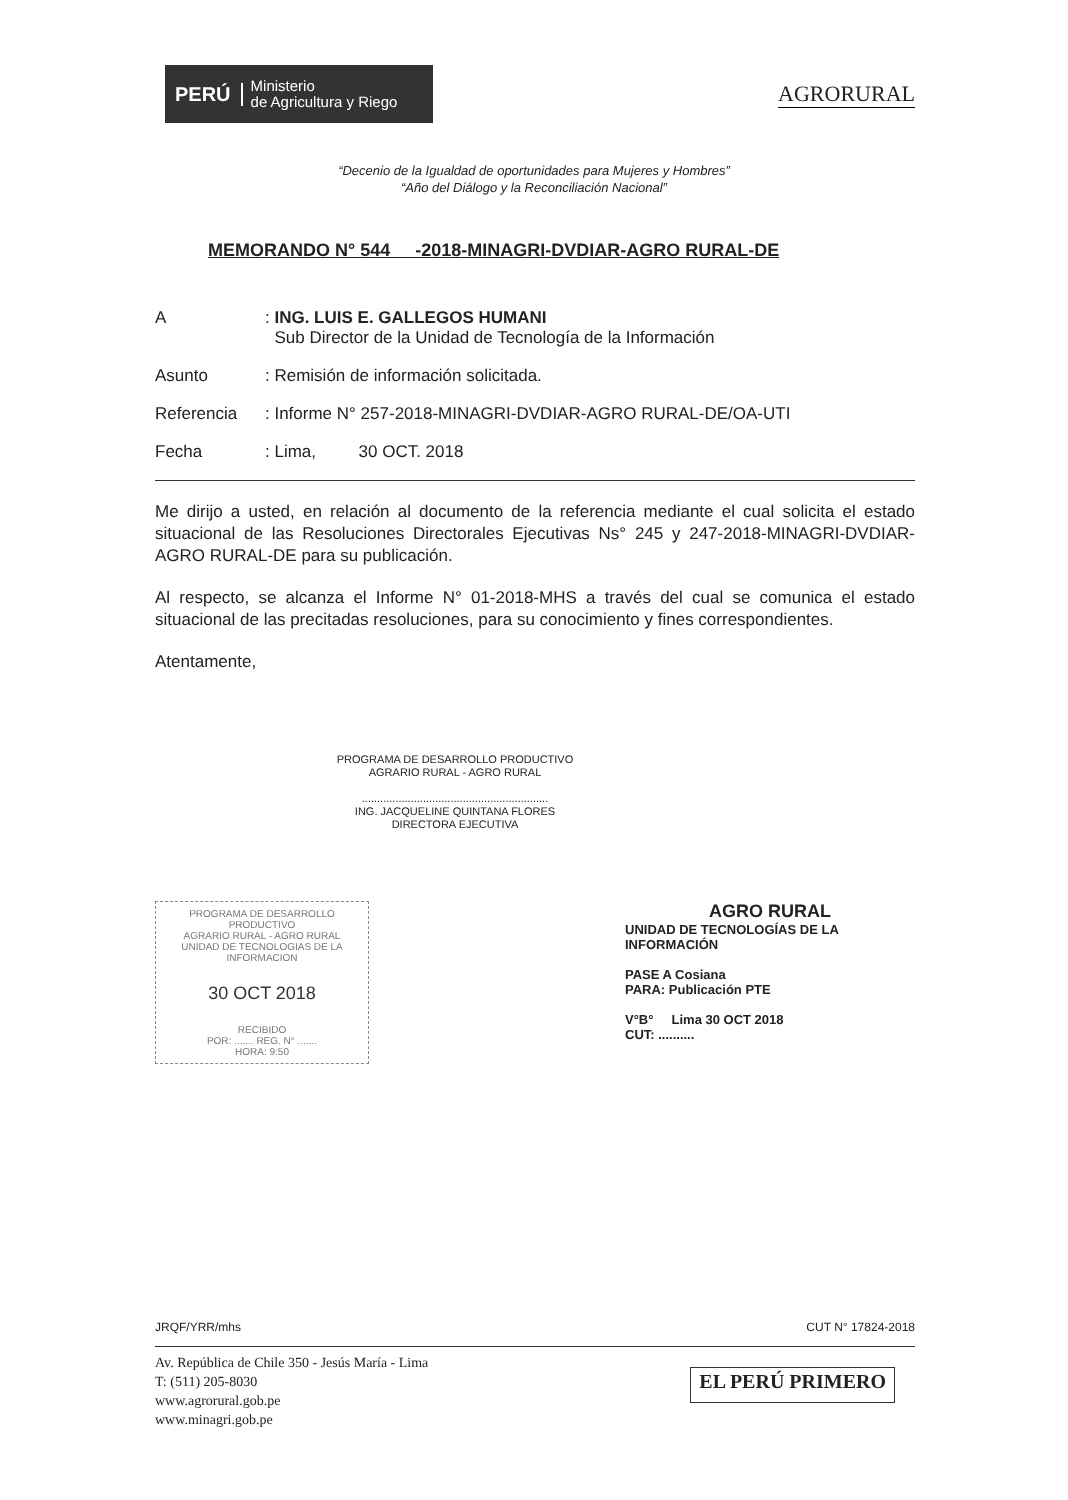PERÚ Ministerio
de Agricultura y Riego
AGRORURAL
“Decenio de la Igualdad de oportunidades para Mujeres y Hombres”
“Año del Diálogo y la Reconciliación Nacional”
MEMORANDO N° 544 -2018-MINAGRI-DVDIAR-AGRO RURAL-DE
A: ING. LUIS E. GALLEGOS HUMANI
Sub Director de la Unidad de Tecnología de la Información
Asunto: Remisión de información solicitada.
Referencia: Informe N° 257-2018-MINAGRI-DVDIAR-AGRO RURAL-DE/OA-UTI
Fecha: Lima, 30 OCT. 2018
Me dirijo a usted, en relación al documento de la referencia mediante el cual solicita el estado situacional de las Resoluciones Directorales Ejecutivas Ns° 245 y 247-2018-MINAGRI-DVDIAR-AGRO RURAL-DE para su publicación.
Al respecto, se alcanza el Informe N° 01-2018-MHS a través del cual se comunica el estado situacional de las precitadas resoluciones, para su conocimiento y fines correspondientes.
Atentamente,
PROGRAMA DE DESARROLLO PRODUCTIVO
AGRARIO RURAL - AGRO RURAL
.............................................................
ING. JACQUELINE QUINTANA FLORES
DIRECTORA EJECUTIVA
PROGRAMA DE DESARROLLO PRODUCTIVO
AGRARIO RURAL - AGRO RURAL
UNIDAD DE TECNOLOGIAS DE LA INFORMACION
30 OCT 2018
RECIBIDO
POR: ....... REG. N° .......
HORA: 9:50
AGRO RURAL
UNIDAD DE TECNOLOGÍAS DE LA INFORMACIÓN
PASE A Cosiana
PARA: Publicación PTE
V°B° Lima 30 OCT 2018
CUT: ..........
JRQF/YRR/mhs CUT N° 17824-2018
Av. República de Chile 350 - Jesús María - Lima
T: (511) 205-8030
www.agrorural.gob.pe
www.minagri.gob.pe
EL PERÚ PRIMERO